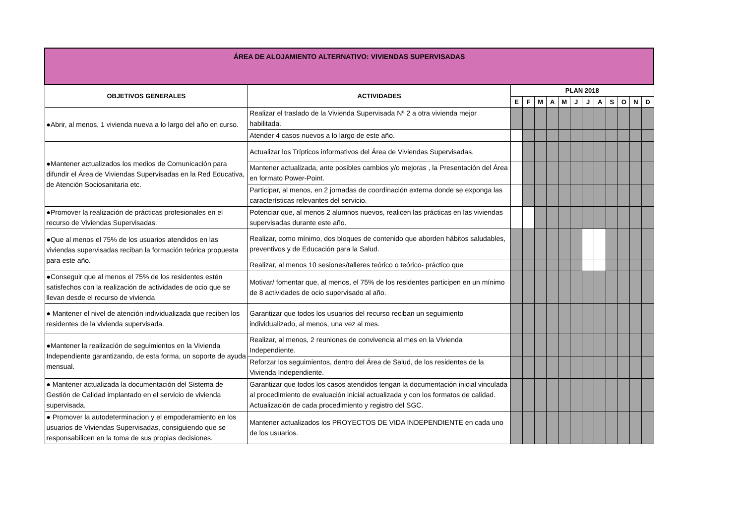| ÁREA DE ALOJAMIENTO ALTERNATIVO: VIVIENDAS SUPERVISADAS | | | | | | | | | | | | | |
| OBJETIVOS GENERALES | ACTIVIDADES | PLAN 2018 | | | | | | | | | | | |
| | | E | F | M | A | M | J | J | A | S | O | N | D |
| ●Abrir, al menos, 1 vivienda nueva a lo largo del año en curso. | Realizar el traslado de la Vivienda Supervisada Nº 2 a otra vivienda mejor habilitada. | | | | | | | | | | | | |
| | Atender 4 casos nuevos a lo largo de este año. | | | | | | | | | | | | |
| ●Mantener actualizados los medios de Comunicación para difundir el Área de Viviendas Supervisadas en la Red Educativa, de Atención Sociosanitaria etc. | Actualizar los Trípticos informativos del Área de Viviendas Supervisadas. | | | | | | | | | | | | |
| | Mantener actualizada, ante posibles cambios y/o mejoras , la Presentación del Área en formato Power-Point. | | | | | | | | | | | | |
| | Participar, al menos, en 2 jornadas de coordinación externa donde se exponga las características relevantes del servicio. | | | | | | | | | | | | |
| ●Promover la realización de prácticas profesionales en el recurso de Viviendas Supervisadas. | Potenciar que, al menos 2 alumnos nuevos, realicen las prácticas en las viviendas supervisadas durante este año. | | | | | | | | | | | | |
| ●Que al menos el 75% de los usuarios atendidos en las viviendas supervisadas reciban la formación teórica propuesta para este año. | Realizar, como mínimo, dos bloques de contenido que aborden hábitos saludables, preventivos y de Educación para la Salud. | | | | | | | | | | | | |
| | Realizar, al menos 10 sesiones/talleres teórico o teórico- práctico que | | | | | | | | | | | | |
| ●Conseguir que al menos el 75% de los residentes estén satisfechos con la realización de actividades de ocio que se llevan desde el recurso de vivienda | Motivar/ fomentar que, al menos, el 75% de los residentes participen en un mínimo de 8 actividades de ocio supervisado al año. | | | | | | | | | | | | |
| ● Mantener el nivel de atención individualizada que reciben los residentes de la vivienda supervisada. | Garantizar que todos los usuarios del recurso reciban un seguimiento individualizado, al menos, una vez al mes. | | | | | | | | | | | | |
| ●Mantener la realización de seguimientos en la Vivienda Independiente garantizando, de esta forma, un soporte de ayuda mensual. | Realizar, al menos, 2 reuniones de convivencia al mes en la Vivienda Independiente. | | | | | | | | | | | | |
| | Reforzar los seguimientos, dentro del Área de Salud, de los residentes de la Vivienda Independiente. | | | | | | | | | | | | |
| ● Mantener actualizada la documentación del Sistema de Gestión de Calidad implantado en el servicio de vivienda supervisada. | Garantizar que todos los casos atendidos tengan la documentación inicial vinculada al procedimiento de evaluación inicial actualizada y con los formatos de calidad. Actualización de cada procedimiento y registro del SGC. | | | | | | | | | | | | |
| ● Promover la autodeterminacion y el empoderamiento en los usuarios de Viviendas Supervisadas, consiguiendo que se responsabilicen en la toma de sus propias decisiones. | Mantener actualizados los PROYECTOS DE VIDA INDEPENDIENTE en cada uno de los usuarios. | | | | | | | | | | | | |